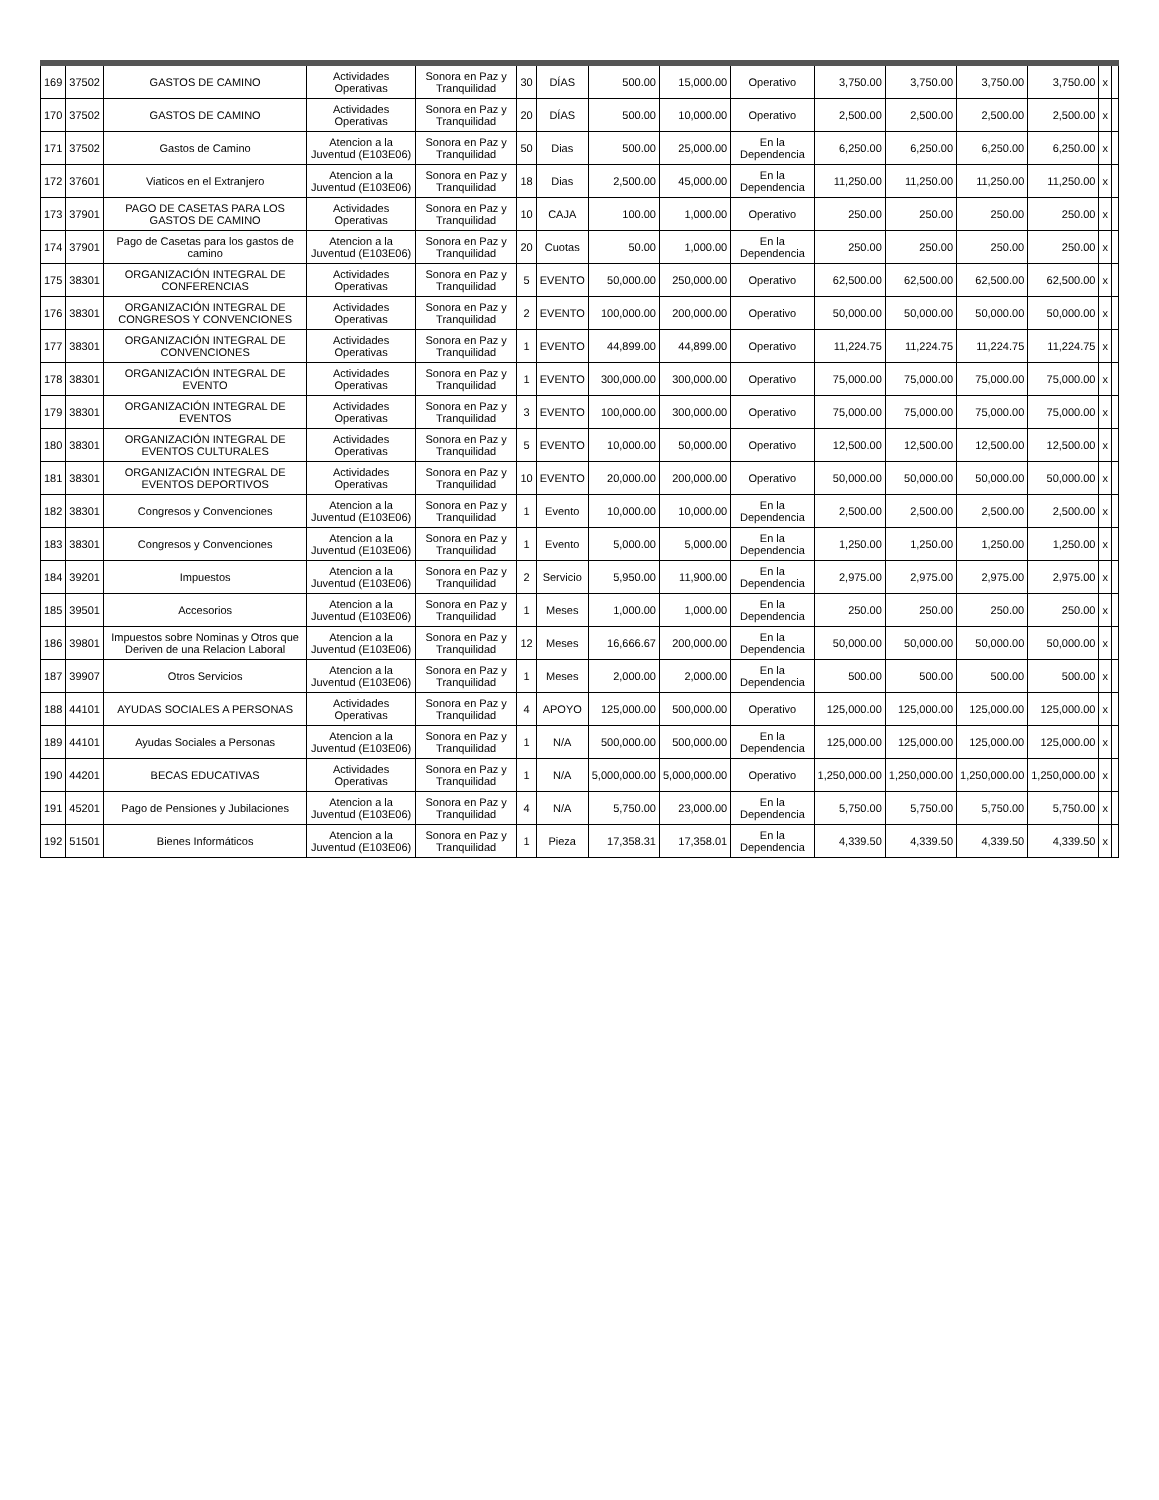| 169 | 37502 | GASTOS DE CAMINO | Actividades Operativas | Sonora en Paz y Tranquilidad | 30 | DÍAS | 500.00 | 15,000.00 | Operativo | 3,750.00 | 3,750.00 | 3,750.00 | 3,750.00 | x | |
| 170 | 37502 | GASTOS DE CAMINO | Actividades Operativas | Sonora en Paz y Tranquilidad | 20 | DÍAS | 500.00 | 10,000.00 | Operativo | 2,500.00 | 2,500.00 | 2,500.00 | 2,500.00 | x | |
| 171 | 37502 | Gastos de Camino | Atencion a la Juventud (E103E06) | Sonora en Paz y Tranquilidad | 50 | Dias | 500.00 | 25,000.00 | En la Dependencia | 6,250.00 | 6,250.00 | 6,250.00 | 6,250.00 | x | |
| 172 | 37601 | Viaticos en el Extranjero | Atencion a la Juventud (E103E06) | Sonora en Paz y Tranquilidad | 18 | Dias | 2,500.00 | 45,000.00 | En la Dependencia | 11,250.00 | 11,250.00 | 11,250.00 | 11,250.00 | x | |
| 173 | 37901 | PAGO DE CASETAS PARA LOS GASTOS DE CAMINO | Actividades Operativas | Sonora en Paz y Tranquilidad | 10 | CAJA | 100.00 | 1,000.00 | Operativo | 250.00 | 250.00 | 250.00 | 250.00 | x | |
| 174 | 37901 | Pago de Casetas para los gastos de camino | Atencion a la Juventud (E103E06) | Sonora en Paz y Tranquilidad | 20 | Cuotas | 50.00 | 1,000.00 | En la Dependencia | 250.00 | 250.00 | 250.00 | 250.00 | x | |
| 175 | 38301 | ORGANIZACIÓN INTEGRAL DE CONFERENCIAS | Actividades Operativas | Sonora en Paz y Tranquilidad | 5 | EVENTO | 50,000.00 | 250,000.00 | Operativo | 62,500.00 | 62,500.00 | 62,500.00 | 62,500.00 | x | |
| 176 | 38301 | ORGANIZACIÓN INTEGRAL DE CONGRESOS Y CONVENCIONES | Actividades Operativas | Sonora en Paz y Tranquilidad | 2 | EVENTO | 100,000.00 | 200,000.00 | Operativo | 50,000.00 | 50,000.00 | 50,000.00 | 50,000.00 | x | |
| 177 | 38301 | ORGANIZACIÓN INTEGRAL DE CONVENCIONES | Actividades Operativas | Sonora en Paz y Tranquilidad | 1 | EVENTO | 44,899.00 | 44,899.00 | Operativo | 11,224.75 | 11,224.75 | 11,224.75 | 11,224.75 | x | |
| 178 | 38301 | ORGANIZACIÓN INTEGRAL DE EVENTO | Actividades Operativas | Sonora en Paz y Tranquilidad | 1 | EVENTO | 300,000.00 | 300,000.00 | Operativo | 75,000.00 | 75,000.00 | 75,000.00 | 75,000.00 | x | |
| 179 | 38301 | ORGANIZACIÓN INTEGRAL DE EVENTOS | Actividades Operativas | Sonora en Paz y Tranquilidad | 3 | EVENTO | 100,000.00 | 300,000.00 | Operativo | 75,000.00 | 75,000.00 | 75,000.00 | 75,000.00 | x | |
| 180 | 38301 | ORGANIZACIÓN INTEGRAL DE EVENTOS CULTURALES | Actividades Operativas | Sonora en Paz y Tranquilidad | 5 | EVENTO | 10,000.00 | 50,000.00 | Operativo | 12,500.00 | 12,500.00 | 12,500.00 | 12,500.00 | x | |
| 181 | 38301 | ORGANIZACIÓN INTEGRAL DE EVENTOS DEPORTIVOS | Actividades Operativas | Sonora en Paz y Tranquilidad | 10 | EVENTO | 20,000.00 | 200,000.00 | Operativo | 50,000.00 | 50,000.00 | 50,000.00 | 50,000.00 | x | |
| 182 | 38301 | Congresos y Convenciones | Atencion a la Juventud (E103E06) | Sonora en Paz y Tranquilidad | 1 | Evento | 10,000.00 | 10,000.00 | En la Dependencia | 2,500.00 | 2,500.00 | 2,500.00 | 2,500.00 | x | |
| 183 | 38301 | Congresos y Convenciones | Atencion a la Juventud (E103E06) | Sonora en Paz y Tranquilidad | 1 | Evento | 5,000.00 | 5,000.00 | En la Dependencia | 1,250.00 | 1,250.00 | 1,250.00 | 1,250.00 | x | |
| 184 | 39201 | Impuestos | Atencion a la Juventud (E103E06) | Sonora en Paz y Tranquilidad | 2 | Servicio | 5,950.00 | 11,900.00 | En la Dependencia | 2,975.00 | 2,975.00 | 2,975.00 | 2,975.00 | x | |
| 185 | 39501 | Accesorios | Atencion a la Juventud (E103E06) | Sonora en Paz y Tranquilidad | 1 | Meses | 1,000.00 | 1,000.00 | En la Dependencia | 250.00 | 250.00 | 250.00 | 250.00 | x | |
| 186 | 39801 | Impuestos sobre Nominas y Otros que Deriven de una Relacion Laboral | Atencion a la Juventud (E103E06) | Sonora en Paz y Tranquilidad | 12 | Meses | 16,666.67 | 200,000.00 | En la Dependencia | 50,000.00 | 50,000.00 | 50,000.00 | 50,000.00 | x | |
| 187 | 39907 | Otros Servicios | Atencion a la Juventud (E103E06) | Sonora en Paz y Tranquilidad | 1 | Meses | 2,000.00 | 2,000.00 | En la Dependencia | 500.00 | 500.00 | 500.00 | 500.00 | x | |
| 188 | 44101 | AYUDAS SOCIALES A PERSONAS | Actividades Operativas | Sonora en Paz y Tranquilidad | 4 | APOYO | 125,000.00 | 500,000.00 | Operativo | 125,000.00 | 125,000.00 | 125,000.00 | 125,000.00 | x | |
| 189 | 44101 | Ayudas Sociales a Personas | Atencion a la Juventud (E103E06) | Sonora en Paz y Tranquilidad | 1 | N/A | 500,000.00 | 500,000.00 | En la Dependencia | 125,000.00 | 125,000.00 | 125,000.00 | 125,000.00 | x | |
| 190 | 44201 | BECAS EDUCATIVAS | Actividades Operativas | Sonora en Paz y Tranquilidad | 1 | N/A | 5,000,000.00 | 5,000,000.00 | Operativo | 1,250,000.00 | 1,250,000.00 | 1,250,000.00 | 1,250,000.00 | x | |
| 191 | 45201 | Pago de Pensiones y Jubilaciones | Atencion a la Juventud (E103E06) | Sonora en Paz y Tranquilidad | 4 | N/A | 5,750.00 | 23,000.00 | En la Dependencia | 5,750.00 | 5,750.00 | 5,750.00 | 5,750.00 | x | |
| 192 | 51501 | Bienes Informáticos | Atencion a la Juventud (E103E06) | Sonora en Paz y Tranquilidad | 1 | Pieza | 17,358.31 | 17,358.01 | En la Dependencia | 4,339.50 | 4,339.50 | 4,339.50 | 4,339.50 | x | |